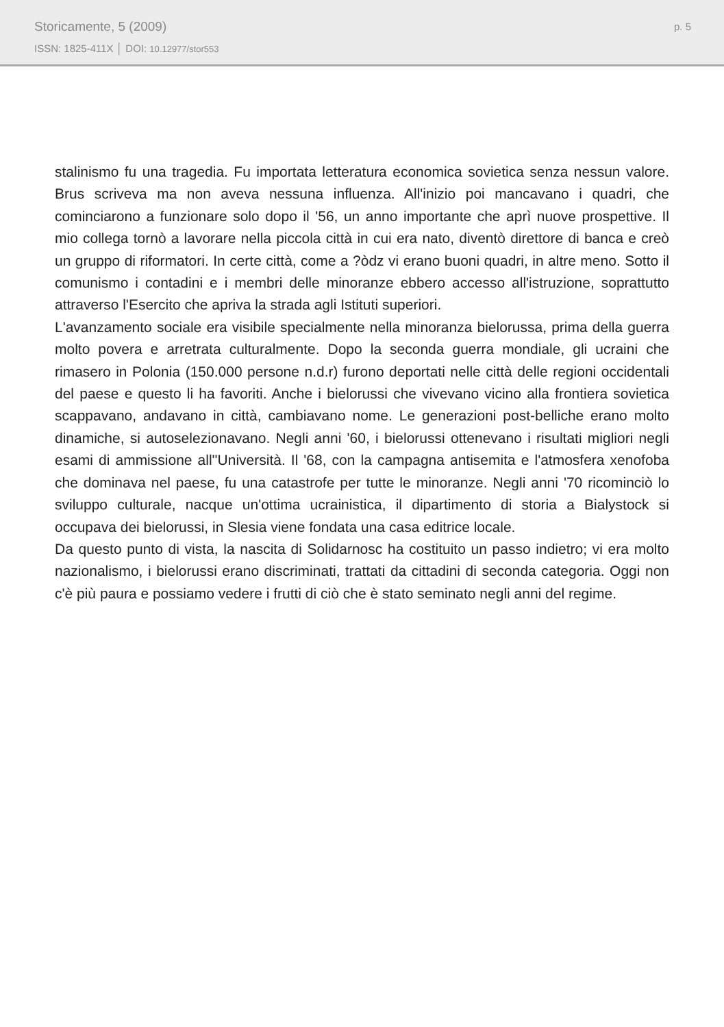Storicamente, 5 (2009)
ISSN: 1825-411X │ DOI: 10.12977/stor553
p. 5
stalinismo fu una tragedia. Fu importata letteratura economica sovietica senza nessun valore. Brus scriveva ma non aveva nessuna influenza. All'inizio poi mancavano i quadri, che cominciarono a funzionare solo dopo il '56, un anno importante che aprì nuove prospettive. Il mio collega tornò a lavorare nella piccola città in cui era nato, diventò direttore di banca e creò un gruppo di riformatori. In certe città, come a ?òdz vi erano buoni quadri, in altre meno. Sotto il comunismo i contadini e i membri delle minoranze ebbero accesso all'istruzione, soprattutto attraverso l'Esercito che apriva la strada agli Istituti superiori.
L'avanzamento sociale era visibile specialmente nella minoranza bielorussa, prima della guerra molto povera e arretrata culturalmente. Dopo la seconda guerra mondiale, gli ucraini che rimasero in Polonia (150.000 persone n.d.r) furono deportati nelle città delle regioni occidentali del paese e questo li ha favoriti. Anche i bielorussi che vivevano vicino alla frontiera sovietica scappavano, andavano in città, cambiavano nome. Le generazioni post-belliche erano molto dinamiche, si autoselezionavano. Negli anni '60, i bielorussi ottenevano i risultati migliori negli esami di ammissione all''Università. Il '68, con la campagna antisemita e l'atmosfera xenofoba che dominava nel paese, fu una catastrofe per tutte le minoranze. Negli anni '70 ricominciò lo sviluppo culturale, nacque un'ottima ucrainistica, il dipartimento di storia a Bialystock si occupava dei bielorussi, in Slesia viene fondata una casa editrice locale.
Da questo punto di vista, la nascita di Solidarnosc ha costituito un passo indietro; vi era molto nazionalismo, i bielorussi erano discriminati, trattati da cittadini di seconda categoria. Oggi non c'è più paura e possiamo vedere i frutti di ciò che è stato seminato negli anni del regime.